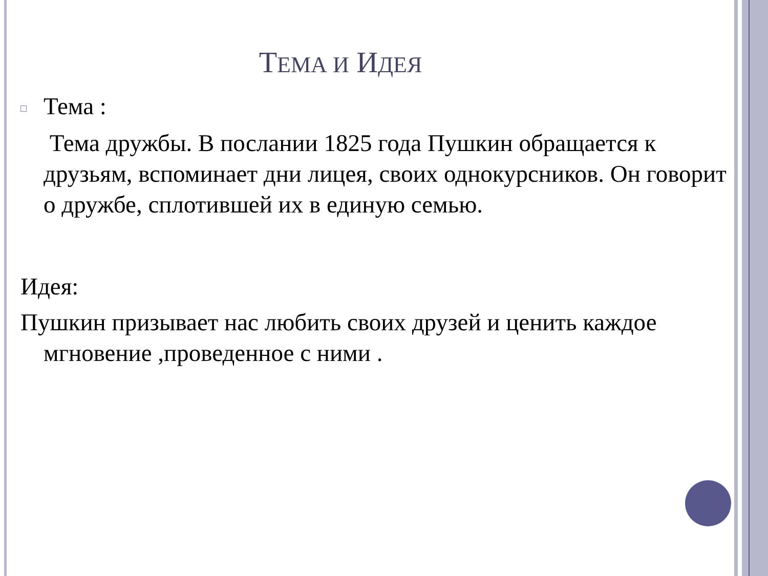ТЕМА И ИДЕЯ
□ Тема :
Тема дружбы. В послании 1825 года Пушкин обращается к друзьям, вспоминает дни лицея, своих однокурсников. Он говорит о дружбе, сплотившей их в единую семью.
Идея:
Пушкин призывает нас любить своих друзей и ценить каждое мгновение ,проведенное с ними .